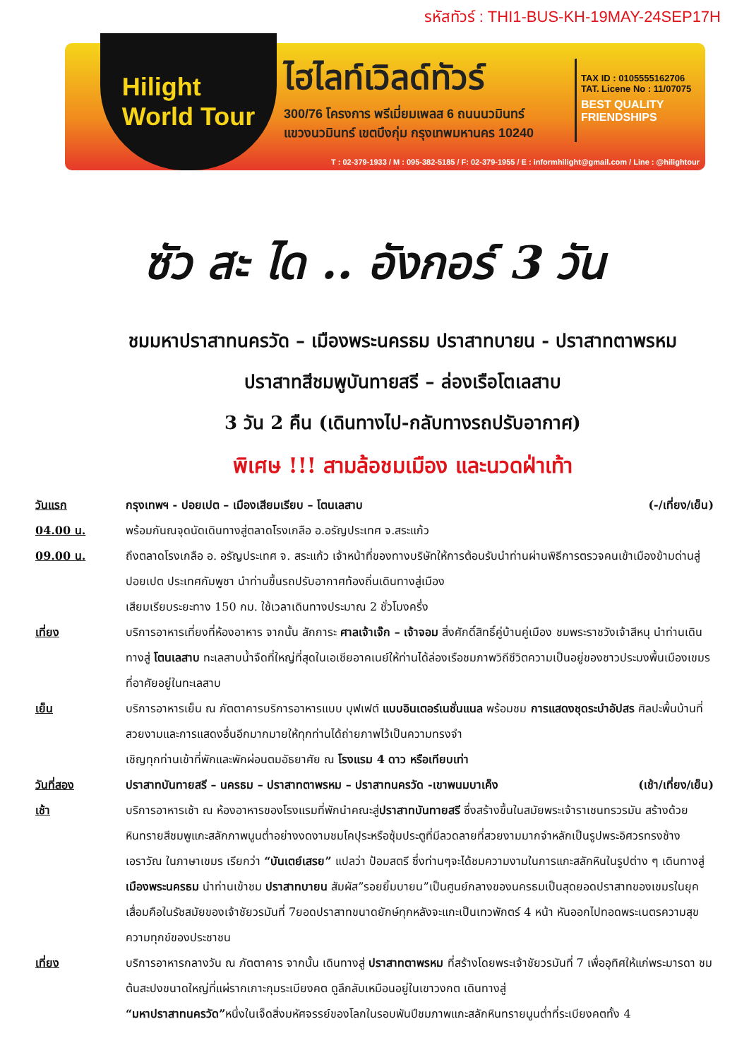รหัสทัวร์ : THI1-BUS-KH-19MAY-24SEP17H
Hilight
World Tour
ไฮไลท์เวิลด์ทัวร์
300/76 โครงการ พรีเมี่ยมเพลส 6 ถนนนวมินทร์
แขวงนวมินทร์ เขตบึงกุ่ม กรุงเทพมหานคร 10240
TAX ID : 0105555162706
TAT. Licene No : 11/07075
BEST QUALITY
FRIENDSHIPS
T : 02-379-1933 / M : 095-382-5185 / F: 02-379-1955 / E : informhilight@gmail.com / Line : @hilightour
ซัว สะ ได .. อังกอร์ 3 วัน
ชมมหาปราสาทนครวัด – เมืองพระนครธม ปราสาทบายน - ปราสาทตาพรหม
ปราสาทสีชมพูบันทายสรี – ล่องเรือโตเลสาบ
3 วัน 2 คืน (เดินทางไป-กลับทางรถปรับอากาศ)
พิเศษ !!! สามล้อชมเมือง และนวดฝ่าเท้า
วันแรก กรุงเทพฯ - ปอยเปต – เมืองเสียมเรียบ – โตนเลสาบ (-/เที่ยง/เย็น)
04.00 น. พร้อมกันณจุดนัดเดินทางสู่ตลาดโรงเกลือ อ.อรัญประเทศ จ.สระแก้ว
09.00 น. ถึงตลาดโรงเกลือ อ. อรัญประเทศ จ. สระแก้ว เจ้าหน้าที่ของทางบริษัทให้การต้อนรับนำท่านผ่านพิธีการตรวจคนเข้าเมืองข้ามด่านสู่ ปอยเปต ประเทศกัมพูชา นำท่านขึ้นรถปรับอากาศท้องถิ่นเดินทางสู่เมือง
เสียมเรียบระยะทาง 150 กม. ใช้เวลาเดินทางประมาณ 2 ชั่วโมงครึ่ง
เที่ยง บริการอาหารเที่ยงที่ห้องอาหาร จากนั้น สักการะ ศาลเจ้าเจ๊ก – เจ้าจอม สิ่งศักดิ์สิทธิ์คู่บ้านคู่เมือง ชมพระราชวังเจ้าสีหนุ นำท่านเดินทางสู่ โตนเลสาบ ทะเลสาบน้ำจืดที่ใหญ่ที่สุดในเอเชียอาคเนย์ให้ท่านได้ล่องเรือชมภาพวิถีชีวิตความเป็นอยู่ของชาวประมงพื้นเมืองเขมรที่อาศัยอยู่ในทะเลสาบ
เย็น บริการอาหารเย็น ณ ภัตตาคารบริการอาหารแบบ บุฟเฟต์ แบบอินเตอร์เนชั่นแนล พร้อมชม การแสดงชุดระบำอัปสร ศิลปะพื้นบ้านที่สวยงามและการแสดงอื่นอีกมากมายให้ทุกท่านได้ถ่ายภาพไว้เป็นความทรงจำ
เชิญทุกท่านเข้าที่พักและพักผ่อนตมอัธยาศัย ณ โรงแรม 4 ดาว หรือเทียบเท่า
วันที่สอง ปราสาทบันทายสรี – นครธม – ปราสาทตาพรหม – ปราสาทนครวัด -เขาพนมบาเค็ง (เช้า/เที่ยง/เย็น)
เช้า บริการอาหารเช้า ณ ห้องอาหารของโรงแรมที่พักนำคณะสู่ปราสาทบันทายสรี ซึ่งสร้างขึ้นในสมัยพระเจ้าราเชนทรวรมัน สร้างด้วยหินทรายสีชมพูแกะสลักภาพนูนต่ำอย่างงดงามชมโคปุระหรือซุ้มประตูที่มีลวดลายที่สวยงามมากจำหลักเป็นรูปพระอิศวรทรงช้างเอราวัณ ในภาษาเขมร เรียกว่า “บันเตย์เสรย” แปลว่า ป้อมสตรี ซึ่งท่านๆจะได้ชมความงามในการแกะสลักหินในรูปต่าง ๆ เดินทางสู่ เมืองพระนครธม นำท่านเข้าชม ปราสาทบายน สัมผัส”รอยยิ้มบายน”เป็นศูนย์กลางของนครธมเป็นสุดยอดปราสาทของเขมรในยุคเสื่อมคือในรัชสมัยของเจ้าชัยวรมันที่ 7ยอดปราสาทขนาดยักษ์ทุกหลังจะแกะเป็นเทวพักตร์ 4 หน้า หันออกไปทอดพระเนตรความสุขความทุกข์ของประชาชน
เที่ยง บริการอาหารกลางวัน ณ ภัตตาคาร จากนั้น เดินทางสู่ ปราสาทตาพรหม ที่สร้างโดยพระเจ้าชัยวรมันที่ 7 เพื่ออุทิศให้แก่พระมารดา ชมต้นสะปงขนาดใหญ่ที่แผ่รากเกาะกุมระเบียงคต ดูลึกลับเหมือนอยู่ในเขาวงกต เดินทางสู่
“มหาปราสาทนครวัด”หนึ่งในเจ็ดสิ่งมหัศจรรย์ของโลกในรอบพันปีชมภาพแกะสลักหินทรายนูนต่ำที่ระเบียงคตทั้ง 4